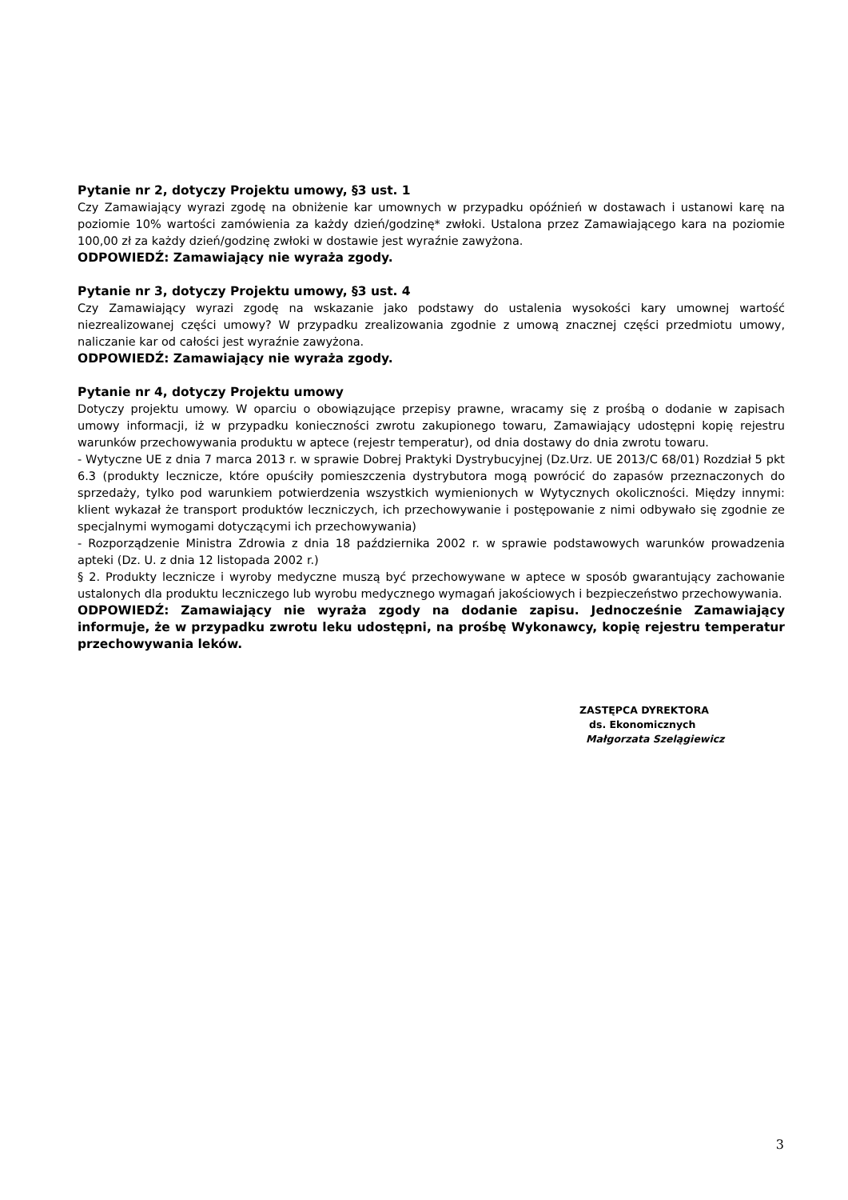Pytanie nr 2, dotyczy Projektu umowy, §3 ust. 1
Czy Zamawiający wyrazi zgodę na obniżenie kar umownych w przypadku opóźnień w dostawach i ustanowi karę na poziomie 10% wartości zamówienia za każdy dzień/godzinę* zwłoki. Ustalona przez Zamawiającego kara na poziomie 100,00 zł za każdy dzień/godzinę zwłoki w dostawie jest wyraźnie zawyżona.
ODPOWIEDŹ: Zamawiający nie wyraża zgody.
Pytanie nr 3, dotyczy Projektu umowy, §3 ust. 4
Czy Zamawiający wyrazi zgodę na wskazanie jako podstawy do ustalenia wysokości kary umownej wartość niezrealizowanej części umowy? W przypadku zrealizowania zgodnie z umową znacznej części przedmiotu umowy, naliczanie kar od całości jest wyraźnie zawyżona.
ODPOWIEDŹ: Zamawiający nie wyraża zgody.
Pytanie nr 4, dotyczy Projektu umowy
Dotyczy projektu umowy. W oparciu o obowiązujące przepisy prawne, wracamy się z prośbą o dodanie w zapisach umowy informacji, iż w przypadku konieczności zwrotu zakupionego towaru, Zamawiający udostępni kopię rejestru warunków przechowywania produktu w aptece (rejestr temperatur), od dnia dostawy do dnia zwrotu towaru.
- Wytyczne UE z dnia 7 marca 2013 r. w sprawie Dobrej Praktyki Dystrybucyjnej (Dz.Urz. UE 2013/C 68/01) Rozdział 5 pkt 6.3 (produkty lecznicze, które opuściły pomieszczenia dystrybutora mogą powrócić do zapasów przeznaczonych do sprzedaży, tylko pod warunkiem potwierdzenia wszystkich wymienionych w Wytycznych okoliczności. Między innymi: klient wykazał że transport produktów leczniczych, ich przechowywanie i postępowanie z nimi odbywało się zgodnie ze specjalnymi wymogami dotyczącymi ich przechowywania)
- Rozporządzenie Ministra Zdrowia z dnia 18 października 2002 r. w sprawie podstawowych warunków prowadzenia apteki (Dz. U. z dnia 12 listopada 2002 r.)
§ 2. Produkty lecznicze i wyroby medyczne muszą być przechowywane w aptece w sposób gwarantujący zachowanie ustalonych dla produktu leczniczego lub wyrobu medycznego wymagań jakościowych i bezpieczeństwo przechowywania.
ODPOWIEDŹ: Zamawiający nie wyraża zgody na dodanie zapisu. Jednocześnie Zamawiający informuje, że w przypadku zwrotu leku udostępni, na prośbę Wykonawcy, kopię rejestru temperatur przechowywania leków.
ZASTĘPCA DYREKTORA
ds. Ekonomicznych
Małgorzata Szelągiewicz
3